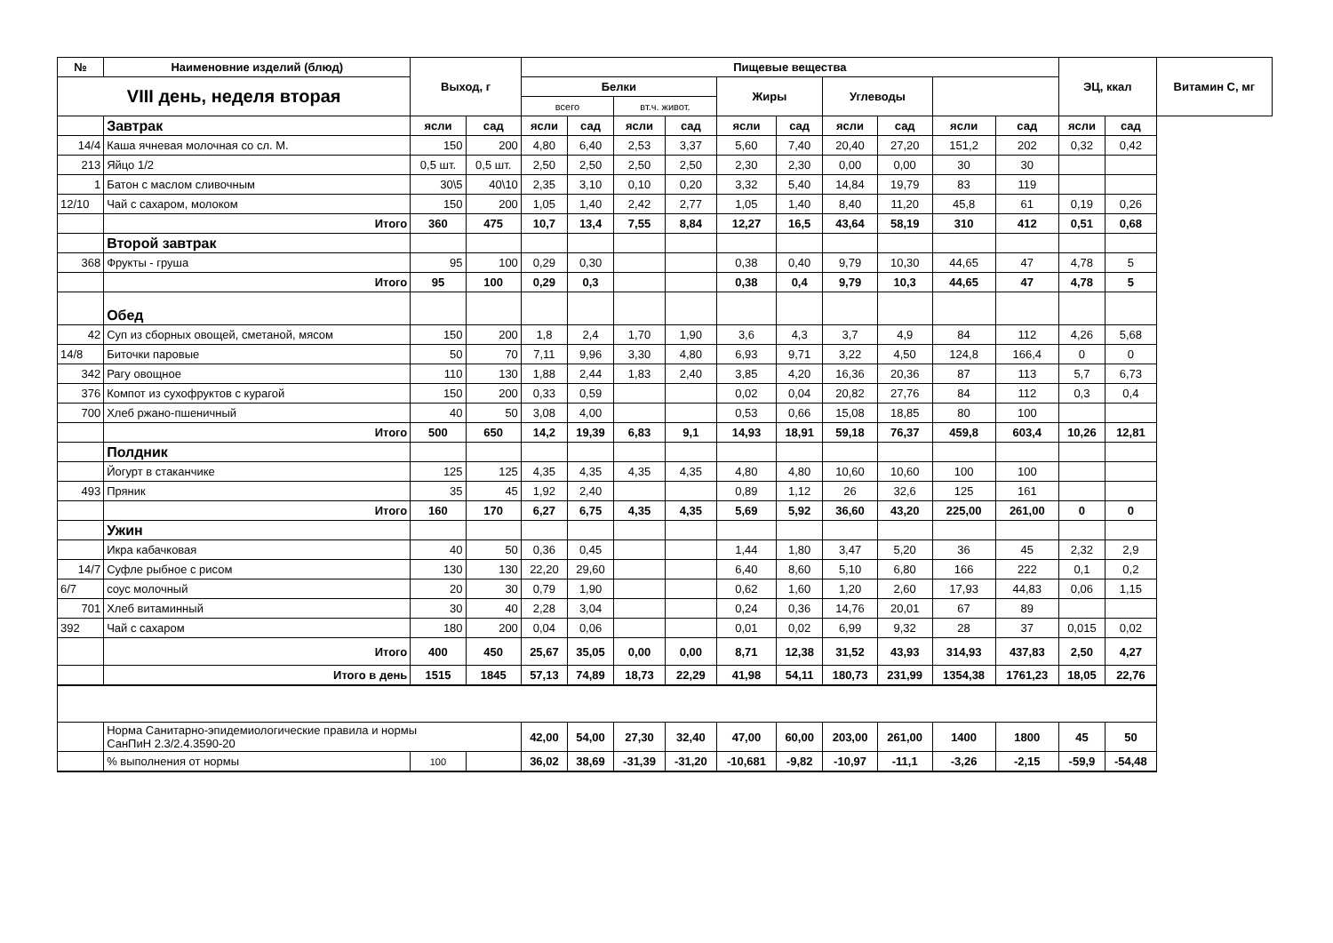| № | Наименовние изделий (блюд) | Выход, г | | Пищевые вещества | | | | | | | | | | ЭЦ, ккал | | Витамин С, мг |
| --- | --- | --- | --- | --- | --- | --- | --- | --- | --- | --- | --- | --- | --- | --- | --- | --- |
| VIII день, неделя вторая | | | | Белки | | | | Жиры | | Углеводы | | | | | | |
| | | | | всего | | вт.ч. живот. | | | | | | | | | | |
| | Завтрак | ясли | сад | ясли | сад | ясли | сад | ясли | сад | ясли | сад | ясли | сад | ясли | сад | |
| 14/4 | Каша ячневая молочная со сл. М. | 150 | 200 | 4,80 | 6,40 | 2,53 | 3,37 | 5,60 | 7,40 | 20,40 | 27,20 | 151,2 | 202 | 0,32 | 0,42 | |
| 213 | Яйцо 1/2 | 0,5 шт. | 0,5 шт. | 2,50 | 2,50 | 2,50 | 2,50 | 2,30 | 2,30 | 0,00 | 0,00 | 30 | 30 | | | |
| 1 | Батон с маслом сливочным | 30\5 | 40\10 | 2,35 | 3,10 | 0,10 | 0,20 | 3,32 | 5,40 | 14,84 | 19,79 | 83 | 119 | | | |
| 12/10 | Чай с сахаром, молоком | 150 | 200 | 1,05 | 1,40 | 2,42 | 2,77 | 1,05 | 1,40 | 8,40 | 11,20 | 45,8 | 61 | 0,19 | 0,26 | |
| | Итого | 360 | 475 | 10,7 | 13,4 | 7,55 | 8,84 | 12,27 | 16,5 | 43,64 | 58,19 | 310 | 412 | 0,51 | 0,68 | |
| | Второй завтрак | | | | | | | | | | | | | | | |
| 368 | Фрукты - груша | 95 | 100 | 0,29 | 0,30 | | | 0,38 | 0,40 | 9,79 | 10,30 | 44,65 | 47 | 4,78 | 5 | |
| | Итого | 95 | 100 | 0,29 | 0,3 | | | 0,38 | 0,4 | 9,79 | 10,3 | 44,65 | 47 | 4,78 | 5 | |
| | Обед | | | | | | | | | | | | | | | |
| 42 | Суп из сборных овощей, сметаной, мясом | 150 | 200 | 1,8 | 2,4 | 1,70 | 1,90 | 3,6 | 4,3 | 3,7 | 4,9 | 84 | 112 | 4,26 | 5,68 | |
| 14/8 | Биточки паровые | 50 | 70 | 7,11 | 9,96 | 3,30 | 4,80 | 6,93 | 9,71 | 3,22 | 4,50 | 124,8 | 166,4 | 0 | 0 | |
| 342 | Рагу овощное | 110 | 130 | 1,88 | 2,44 | 1,83 | 2,40 | 3,85 | 4,20 | 16,36 | 20,36 | 87 | 113 | 5,7 | 6,73 | |
| 376 | Компот из сухофруктов с курагой | 150 | 200 | 0,33 | 0,59 | | | 0,02 | 0,04 | 20,82 | 27,76 | 84 | 112 | 0,3 | 0,4 | |
| 700 | Хлеб ржано-пшеничный | 40 | 50 | 3,08 | 4,00 | | | 0,53 | 0,66 | 15,08 | 18,85 | 80 | 100 | | | |
| | Итого | 500 | 650 | 14,2 | 19,39 | 6,83 | 9,1 | 14,93 | 18,91 | 59,18 | 76,37 | 459,8 | 603,4 | 10,26 | 12,81 | |
| | Полдник | | | | | | | | | | | | | | | |
| | Йогурт в стаканчике | 125 | 125 | 4,35 | 4,35 | 4,35 | 4,35 | 4,80 | 4,80 | 10,60 | 10,60 | 100 | 100 | | | |
| 493 | Пряник | 35 | 45 | 1,92 | 2,40 | | | 0,89 | 1,12 | 26 | 32,6 | 125 | 161 | | | |
| | Итого | 160 | 170 | 6,27 | 6,75 | 4,35 | 4,35 | 5,69 | 5,92 | 36,60 | 43,20 | 225,00 | 261,00 | 0 | 0 | |
| | Ужин | | | | | | | | | | | | | | | |
| | Икра кабачковая | 40 | 50 | 0,36 | 0,45 | | | 1,44 | 1,80 | 3,47 | 5,20 | 36 | 45 | 2,32 | 2,9 | |
| 14/7 | Суфле рыбное с рисом | 130 | 130 | 22,20 | 29,60 | | | 6,40 | 8,60 | 5,10 | 6,80 | 166 | 222 | 0,1 | 0,2 | |
| 6/7 | соус молочный | 20 | 30 | 0,79 | 1,90 | | | 0,62 | 1,60 | 1,20 | 2,60 | 17,93 | 44,83 | 0,06 | 1,15 | |
| 701 | Хлеб витаминный | 30 | 40 | 2,28 | 3,04 | | | 0,24 | 0,36 | 14,76 | 20,01 | 67 | 89 | | | |
| 392 | Чай с сахаром | 180 | 200 | 0,04 | 0,06 | | | 0,01 | 0,02 | 6,99 | 9,32 | 28 | 37 | 0,015 | 0,02 | |
| | Итого | 400 | 450 | 25,67 | 35,05 | 0,00 | 0,00 | 8,71 | 12,38 | 31,52 | 43,93 | 314,93 | 437,83 | 2,50 | 4,27 | |
| | Итого в день | 1515 | 1845 | 57,13 | 74,89 | 18,73 | 22,29 | 41,98 | 54,11 | 180,73 | 231,99 | 1354,38 | 1761,23 | 18,05 | 22,76 | |
| | Норма Санитарно-эпидемиологические правила и нормы СанПиН 2.3/2.4.3590-20 | | | 42,00 | 54,00 | 27,30 | 32,40 | 47,00 | 60,00 | 203,00 | 261,00 | 1400 | 1800 | 45 | 50 | |
| | % выполнения от нормы | 100 | | 36,02 | 38,69 | -31,39 | -31,20 | -10,681 | -9,82 | -10,97 | -11,1 | -3,26 | -2,15 | -59,9 | -54,48 | |